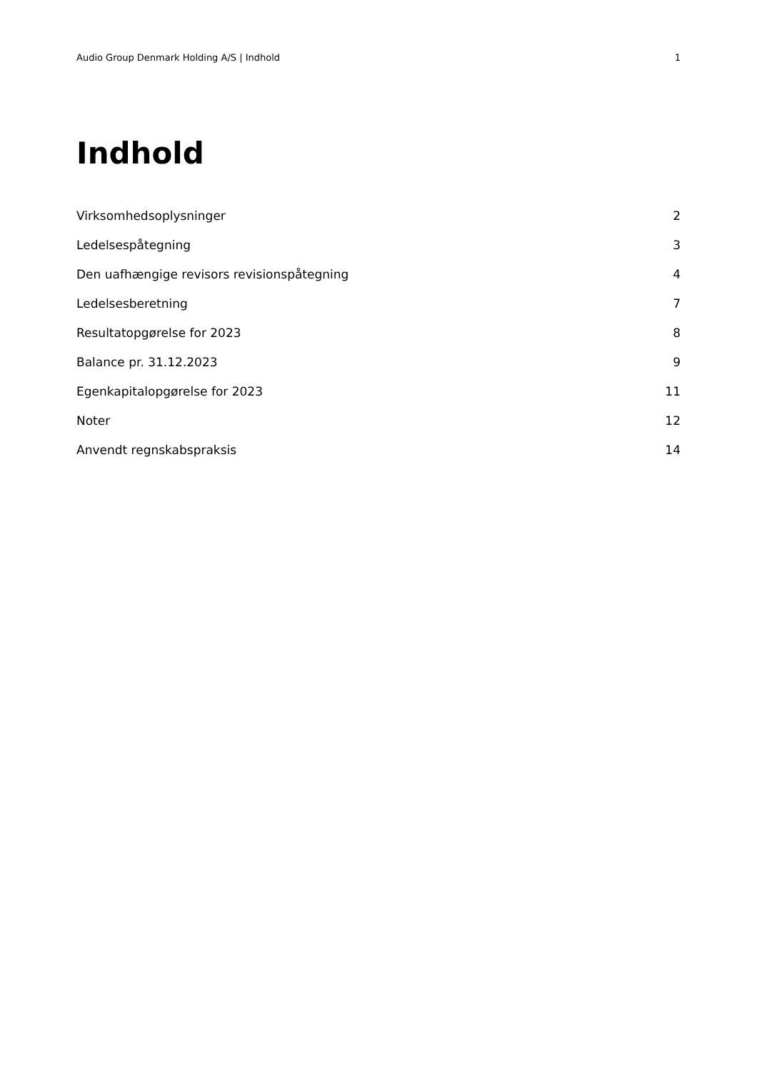Audio Group Denmark Holding A/S | Indhold 1
Indhold
Virksomhedsoplysninger 2
Ledelsespåtegning 3
Den uafhængige revisors revisionspåtegning 4
Ledelsesberetning 7
Resultatopgørelse for 2023 8
Balance pr. 31.12.2023 9
Egenkapitalopgørelse for 2023 11
Noter 12
Anvendt regnskabspraksis 14